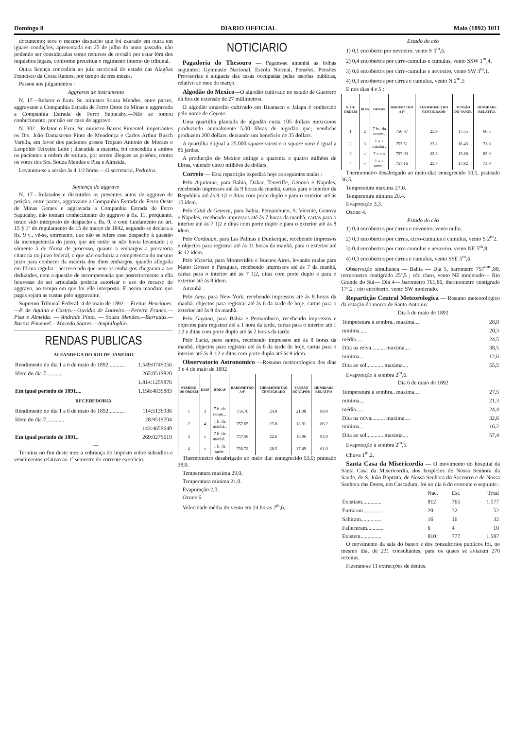Domingo 8 DIARIO OFFICIAL Maio (1892) 1011
documento; teve o mesmo despacho que foi exarado em outra em iguaes condições, apresentada em 25 de julho do anno passado, não podendo ser consideradas como recursos de revisão por estar fóra dos requisitos legaes, conforme preceitua o regimento interno do tribunal.
Outra licença concedida ao juiz seccional do estado das Alagôas Francisco da Costa Ramos, por tempo de tres mezes.
Passou aos julgamentos :
Aggravos de instrumento
N. 17—Relator o Exm. Sr. ministro Souza Mendes, entre partes, aggravante a Companhia Estrada de Ferro Oeste de Minas e aggravada a Companhia Estrada de Ferro Sapucahy.—Não se tomou conhecimento, por não ser caso de aggravo.
N. 302—Relator o Exm. Sr. ministro Barros Pimentel, impetrantes os Drs. João Damasceno Pinto de Mendonça e Carlos Arthur Busch Varella, em favor dos pacientes presos Trajano Antonio de Moraes e Leopoldo Teixeira Leite ; discutida a materia, foi concedida a ambos os pacientes a ordem de soltura, por serem illegaes as prisões, contra os votos dos Srs. Souza Mendes e Pisa e Almeida.
Levantou-se a sessão ás 4 1/2 horas.—O secretario, Pedreira.
—
Sentença do aggravo
N. 17—Relatados e discutidos os presentes autos de aggravo de petição, entre partes, aggravante a Companhia Estrada de Ferro Oeste de Minas Geraes e aggravada a Companhia Estrada de Ferro Sapucahy, não tomam conhecimento do aggravo a fls. 11, porquanto, tendo sido interposto do despacho a fls. 9, e com fundamento no art. 15 § 1º do regulamento de 15 de março de 1842, segundo se declara a fls. 9 v., vê-se, entretanto, que não se refere esse despacho á questão da incompetencia do juizo, que até então se não havia levantado ; e sómente á de fórma de processo, quanto a embargos a precatoria citatoria no juizo federal, o que não excluiria a competencia do mesmo juizo para conhecer da materia dos ditos embargos, quando allegada em fórma regular ; accrescendo que nem os embargos chegaram a ser deduzidos, nem a questão de incompetencia que posteriormente a ella houvesse de ser articulada poderia autorisar o uso do recurso de aggravo, ao tempo em que foi elle interposto. E assim mandam que pagas sejam as custas pelo aggravante.
Supremo Tribunal Federal, 4 de maio de 1892.—Freitas Henriques.—P. de Aquino e Castro.—Ouvidio de Loureiro.—Pereira Franco.—Pisa e Almeida. — Andrade Pinto. — Souza Mendes.—Barradas.—Barros Pimentel.—Macedo Soares.—Amphilophio.
RENDAS PUBLICAS
ALFANDEGA DO RIO DE JANEIRO
| Rendimento do dia 1 a 6 de maio de 1892............ | 1.549:074$056 |
| Idem do dia 7............ | 265:051$820 |
| | 1.814:125$876 |
| Em igual periodo de 1891.... | 1.158:483$883 |
RECEBEDORIA
| Rendimento do dia 1 a 6 de maio de 1892............ | 114:513$936 |
| Idem do dia 7............. | 28:951$704 |
| | 143:465$640 |
| Em igual periodo de 1891.. | 269:027$619 |
—
Termina no fim deste mez a cobrança do imposto sobre subsidios e vencimentos relativo ao 1º semestre do corrente exercicio.
NOTICIARIO
Pagadoria do Thesouro — Pagam-se amanhã as folhas seguintes: Gymnasio Nacional, Escola Normal, Pensões, Pensões Provisorias e alugueis das casas occupadas pelas escolas publicas, relativo ao mez de março.
Algodão do Mexico—O algodão cultivado no estado de Guerrero dá fios de extensão de 27 millimetros.
O algodão amarello cultivado em Huatusco e Jalapa é conhecido pelo nome de Coyote.
Uma quartilha plantada de algodão custa 105 dollars mexicanos produzindo annualmente 5,00 libras de algodão que, vendidas produzem 200 dollars, deixando um beneficio de 35 dollars.
A quartilha é igual a 25.000 square-varas e o square vara é igual a 86 jardas.
A producção do Mexico attinge a quarenta e quatro milhões de libras, valendo cinco milhões de dollars.
Correio — Esta repartição expedirá hoje as seguintes malas :
Pelo Aquitaine, para Bahia, Dakar, Teneriffe, Genova e Napoles, recebendo impressos até ás 9 horas da manhã, cartas para o interior da Republica até ás 9 1|2 e ditas com porte duplo e para o exterior até ás 10 idem.
Pelo Città di Genova, para Bahia, Pernambuco, S. Vicente, Genova e Napoles, recebendo impressos até ás 7 horas da manhã, cartas para o interior até ás 7 1|2 e ditas com porte duplo e para o exterior até ás 8 idem.
Pelo Cordouan, para Las Palmas e Dunkerque, recebendo impressos e objectos para registrar até ás 11 horas da manhã, para o exterior até ás 12 idem.
Pelo Victoria, para Montevidéo e Buenos Aires, levando malas para Matto Grosso e Paraguay, recebendo impressos até ás 7 da manhã, cartas para o interior até ás 7 1|2, ditas com porte duplo e para o exterior até ás 8 idem.
Amanhã .
Pelo Amy, para New York, recebendo impressos até ás 8 horas da manhã, objectos para registrar até ás 6 da tarde de hoje, cartas para o exterior até ás 9 da manhã.
Pelo Guyana, para Bahia e Pernambuco, recebendo impressos e objectos para registrar até a 1 hora da tarde, cartas para o interior até 1 1|2 e ditas com porte duplo até ás 2 horas da tarde.
Pelo Lucia, para santos, recebendo impressos até ás 8 horas da manhã, objectos para registrar até ás 6 da tarde de hoje, cartas para o interior até ás 8 1|2 e ditas com porte duplo até ás 9 idem.
Observatorio Astronomico —Resumo meteorologico dos dias 3 e 4 de maio de 1892
| NUMERO DE ORDEM | DIAS | HORAS | BAROMETRO A 0º | THERMOMETRO CENTIGRADO | TENSÃO DO VAPOR | HUMIDADE RELATIVA |
| --- | --- | --- | --- | --- | --- | --- |
| 1 | 3 | 7 h. da noute... | 756.70 | 24.0 | 21.08 | 89.0 |
| 2 | 4 | 1 h. da manhã.. | 757.65 | 23.8 | 18.91 | 86.2 |
| 3 | » | 7 h. da manhã.. | 757.56 | 22.6 | 18.96 | 93.0 |
| 4 | » | 1 h. da tarde. | 756.72 | 28.5 | 17.49 | 61.0 |
Thermometro desabrigado ao meio dia: ennegrecido 53,0; prateado 38,0.
Temperatura maxima 29,0.
Temperatura minima 21,0.
Evaporação 2,0.
Ozone 6.
Velocidade média do vento em 24 horas 2<sup>m</sup>,6.
Estado do céo
1) 0,1 encoberto por nevoeiro, vento S 5<sup>m</sup>,6.
2) 0,4 encobertos por cirro-cumulus e cumulus, vento SSW 1<sup>m</sup>,4.
3) 0,6 encobertos por cirro-cumulus e nevoeiro, vento SW 3<sup>m</sup>,1.
4) 0,3 encobertos por cirrus e cumulus, vento N 2<sup>m</sup>,5
E nos dias 4 e 5 :
| N. DE ORDEM | DIAS | HORAS | BAROMETRO A 0º | THERMOMETRO CENTIGRADO | TENSÃO DO VAPOR | HUMIDADE RELATIVA |
| --- | --- | --- | --- | --- | --- | --- |
| 1 | 2 | 7 hs. da noute.. | 756.87 | 25.9 | 17.55 | 66.5 |
| 2 | 3 | 1 » » manhã . | 757 51 | 23.8 | 16.43 | 71.8 |
| 3 | » | 7 » » » | 757.03 | 22.5 | 15.88 | 83.0 |
| 4 | » | 1 » » tarde.. | 757.16 | 25.7 | 17.92 | 73.0 |
Thermometro desabrigado ao meio-dia: ennegrecido 50,5, prateado 36,5.
Temperatura maxima 27,6.
Temperatura minima 20,4.
Evaporação 3,3.
Ozone 4.
Estado do céo
1) 0,4 encobertos por cirrus e nevoeiro, vento nullo.
2) 0,3 encobertos por cirrus, cirro-cumulus e cumulus, vento S 2<sup>m</sup>2.
3) 0,4 encobertos por cirro-cumulus e nevoeiro, vento NE 5<sup>m</sup>,8.
4) 0,3 encobertos por cirrus e cumulus, vento SSE 5<sup>m</sup>,6.
Observação simultanea — Bahia — Dia 5, barometro 757<sup>mm</sup>,80, termometro centigrado 25º,5 ; céo claro, vento NE moderado— Rio Grande do Sul— Dia 4— barometro 761,80, thermometro centigrado 17º,2 ; céo encoberto, vento SW moderado.
Repartição Central Meteorologica — Resumo meteorologico da estação do morro de Santo Antonio:
Dia 5 de maio de 1892
| Temperatura á sombra.. maxima.... | 28,8 |
| minima..... | 20,3 |
| média..... | 24,5 |
| Dita na relva.......... maxima.... | 38,5 |
| minima.... | 12,6 |
| Dita ao sol............ maxima.... | 55,5 |
Evaporação á sombra 2<sup>m</sup>,6.
Dia 6 de maio de 1892
| Temperatura á sombra.. maxima.... | 27,5 |
| minima.... | 21,3 |
| média...... | 24,4 |
| Dita na relva.......... maxima.... | 32,6 |
| minima.... | 16,2 |
| Dita ao sol............ maxima.... | 57,4 |
Evaporação á sombra 2<sup>m</sup>,5.
Chuva 1<sup>m</sup>,2.
Santa Casa da Misericordia — O movimento do hospital da Santa Casa da Misericordia, dos hospicios de Nossa Senhora da Saude, de S. João Baptista, de Nossa Senhora do Soccorro e de Nossa Senhora das Dores, em Cascadura, foi no dia 6 do corrente o seguinte :
| | Nac. | Est. | Total |
| Existiam.............. | 812 | 765 | 1.577 |
| Entraram.............. | 20 | 32 | 52 |
| Sahiram............... | 16 | 16 | 32 |
| Falleceram............ | 6 | 4 | 10 |
| Existem............... | 810 | 777 | 1.587 |
O movimento da sala do banco e dos consultorios publicos foi, no mesmo dia, de 231 consultantes, para os quaes se aviaram 270 receitas.
Fizeram-se 11 extracções de dentes.